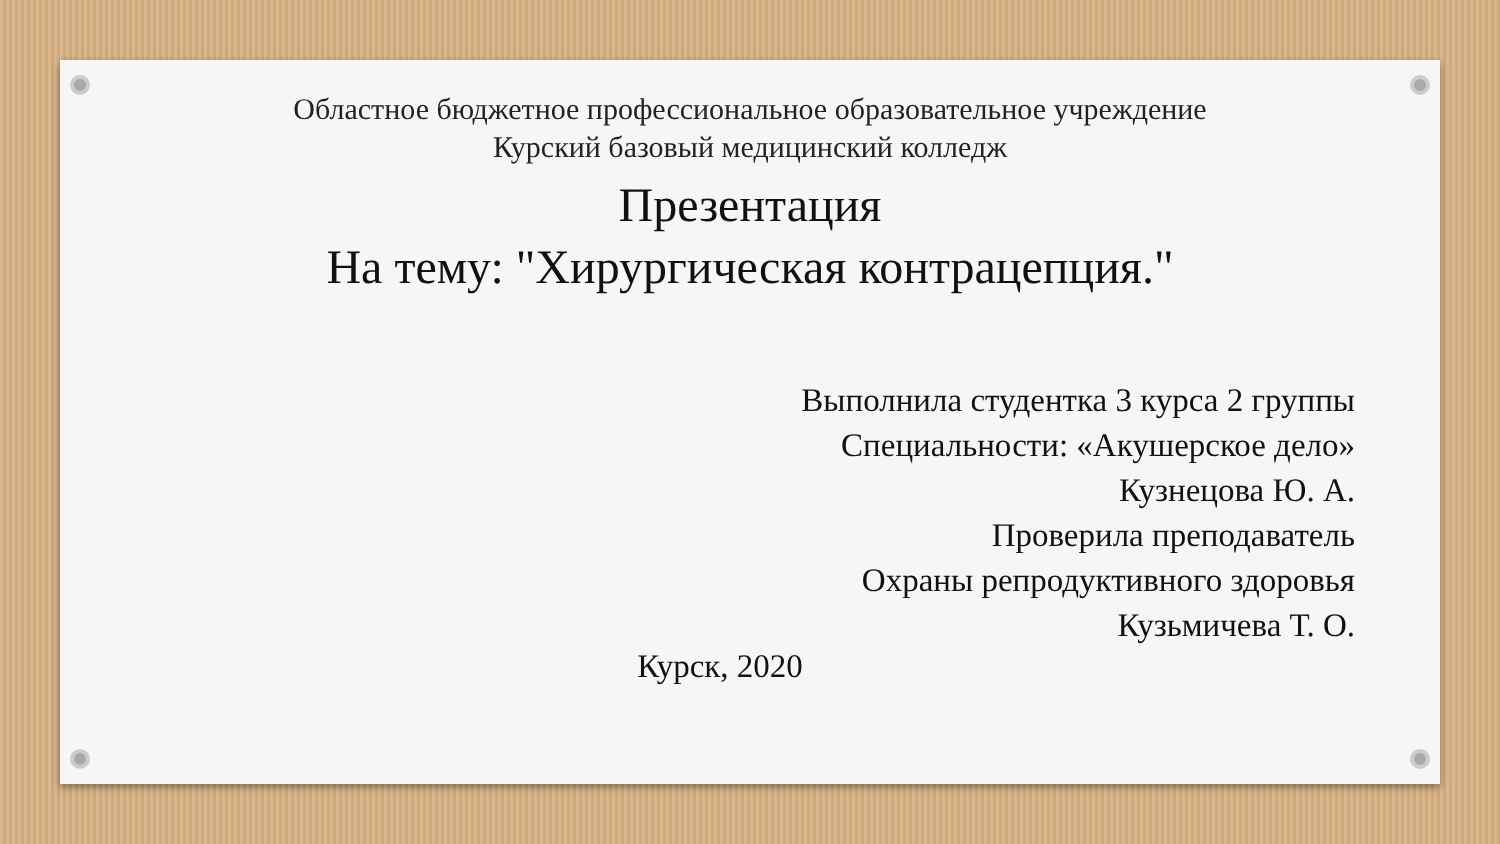Областное бюджетное профессиональное образовательное учреждение
Курский базовый медицинский колледж
Презентация
На тему: "Хирургическая контрацепция."
Выполнила студентка 3 курса 2 группы
Специальности: «Акушерское дело»
Кузнецова Ю. А.
Проверила преподаватель
Охраны репродуктивного здоровья
Кузьмичева Т. О.
Курск, 2020